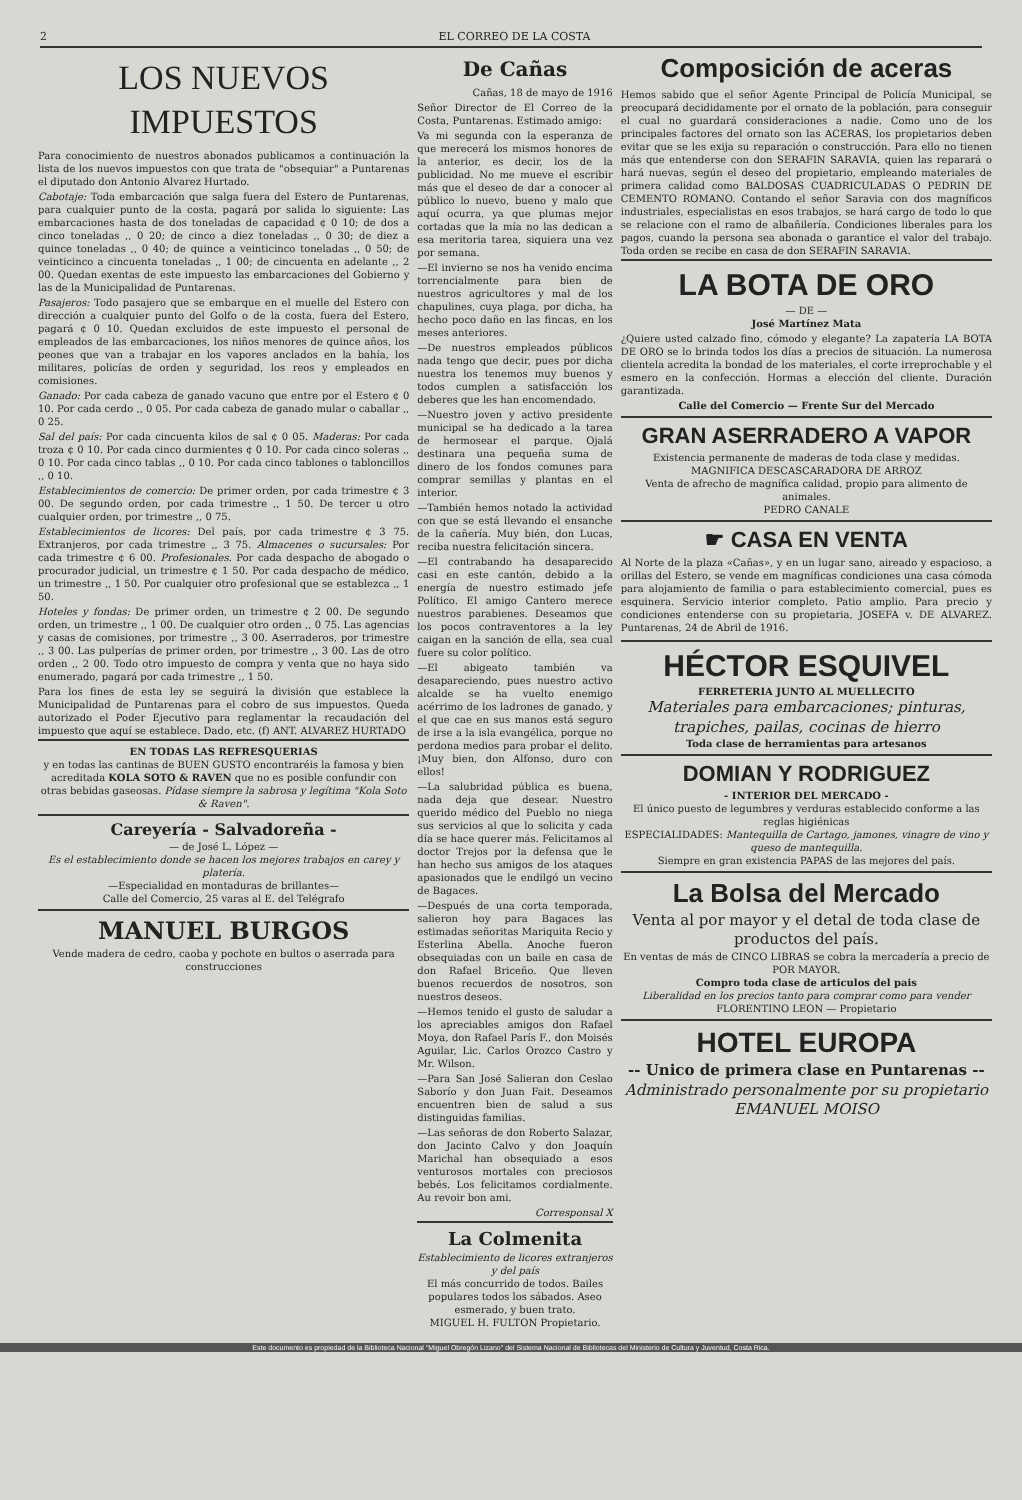2 EL CORREO DE LA COSTA
LOS NUEVOS IMPUESTOS
Para conocimiento de nuestros abonados publicamos a continuación la lista de los nuevos impuestos con que trata de "obsequiar" a Puntarenas el diputado don Antonio Alvarez Hurtado.
Cabotaje: Toda embarcación que salga fuera del Estero de Puntarenas, para cualquier punto de la costa, pagará por salida lo siguiente: Las embarcaciones hasta de dos toneladas de capacidad ¢ 0 10; de dos a cinco toneladas ,, 0 20; de cinco a diez toneladas ,, 0 30; de diez a quince toneladas ,, 0 40; de quince a veinticinco toneladas ,, 0 50; de veinticinco a cincuenta toneladas ,, 1 00; de cincuenta en adelante ,, 2 00. Quedan exentas de este impuesto las embarcaciones del Gobierno y las de la Municipalidad de Puntarenas.
Pasajeros: Todo pasajero que se embarque en el muelle del Estero con dirección a cualquier punto del Golfo o de la costa, fuera del Estero, pagará ¢ 0 10. Quedan excluidos de este impuesto el personal de empleados de las embarcaciones, los niños menores de quince años, los peones que van a trabajar en los vapores anclados en la bahía, los militares, policías de orden y seguridad, los reos y empleados en comisiones.
Ganado: Por cada cabeza de ganado vacuno que entre por el Estero ¢ 0 10. Por cada cerdo ,, 0 05. Por cada cabeza de ganado mular o caballar ,, 0 25.
Sal del país: Por cada cincuenta kilos de sal ¢ 0 05. Maderas: Por cada troza ¢ 0 10. Por cada cinco durmientes ¢ 0 10. Por cada cinco soleras ,, 0 10. Por cada cinco tablas ,, 0 10. Por cada cinco tablones o tabloncillos ,, 0 10.
Establecimientos de comercio: De primer orden, por cada trimestre ¢ 3 00. De segundo orden, por cada trimestre ,, 1 50. De tercer u otro cualquier orden, por trimestre ,, 0 75.
Establecimientos de licores: Del país, por cada trimestre ¢ 3 75. Extranjeros, por cada trimestre ,, 3 75. Almacenes o sucursales: Por cada trimestre ¢ 6 00. Profesionales. Por cada despacho de abogado o procurador judicial, un trimestre ¢ 1 50. Por cada despacho de médico, un trimestre ,, 1 50. Por cualquier otro profesional que se establezca ,, 1 50.
Hoteles y fondas: De primer orden, un trimestre ¢ 2 00. De segundo orden, un trimestre ,, 1 00. De cualquier otro orden ,, 0 75. Las agencias y casas de comisiones, por trimestre ,, 3 00. Aserraderos, por trimestre ,, 3 00. Las pulperías de primer orden, por trimestre ,, 3 00. Las de otro orden ,, 2 00. Todo otro impuesto de compra y venta que no haya sido enumerado, pagará por cada trimestre ,, 1 50.
Para los fines de esta ley se seguirá la división que establece la Municipalidad de Puntarenas para el cobro de sus impuestos. Queda autorizado el Poder Ejecutivo para reglamentar la recaudación del impuesto que aquí se establece. Dado, etc. (f) ANT. ALVAREZ HURTADO
EN TODAS LAS REFRESQUERIAS
y en todas las cantinas de BUEN GUSTO encontraréis la famosa y bien acreditada KOLA SOTO & RAVEN que no es posible confundir con otras bebidas gaseosas. Pídase siempre la sabrosa y legítima "Kola Soto & Raven".
Careyería - Salvadoreña -
— de José L. López —
Es el establecimiento donde se hacen los mejores trabajos en carey y platería.
—Especialidad en montaduras de brillantes—
Calle del Comercio, 25 varas al E. del Telégrafo
MANUEL BURGOS
Vende madera de cedro, caoba y pochote en bultos o aserrada para construcciones
De Cañas
Cañas, 18 de mayo de 1916
Señor Director de El Correo de la Costa, Puntarenas. Estimado amigo:
Va mi segunda con la esperanza de que merecerá los mismos honores de la anterior, es decir, los de la publicidad. No me mueve el escribir más que el deseo de dar a conocer al público lo nuevo, bueno y malo que aquí ocurra, ya que plumas mejor cortadas que la mía no las dedican a esa meritoria tarea, siquiera una vez por semana.
—El invierno se nos ha venido encima torrencialmente para bien de nuestros agricultores y mal de los chapulines, cuya plaga, por dicha, ha hecho poco daño en las fincas, en los meses anteriores.
—De nuestros empleados públicos nada tengo que decir, pues por dicha nuestra los tenemos muy buenos y todos cumplen a satisfacción los deberes que les han encomendado.
—Nuestro joven y activo presidente municipal se ha dedicado a la tarea de hermosear el parque. Ojalá destinara una pequeña suma de dinero de los fondos comunes para comprar semillas y plantas en el interior.
—También hemos notado la actividad con que se está llevando el ensanche de la cañería. Muy bién, don Lucas, reciba nuestra felicitación sincera.
—El contrabando ha desaparecido casi en este cantón, debido a la energía de nuestro estimado jefe Político. El amigo Cantero merece nuestros parabienes. Deseamos que los pocos contraventores a la ley caigan en la sanción de ella, sea cual fuere su color político.
—El abigeato también va desapareciendo, pues nuestro activo alcalde se ha vuelto enemigo acérrimo de los ladrones de ganado, y el que cae en sus manos está seguro de irse a la isla evangélica, porque no perdona medios para probar el delito. ¡Muy bien, don Alfonso, duro con ellos!
—La salubridad pública es buena, nada deja que desear. Nuestro querido médico del Pueblo no niega sus servicios al que lo solicita y cada día se hace querer más. Felicitamos al doctor Trejos por la defensa que le han hecho sus amigos de los ataques apasionados que le endilgó un vecino de Bagaces.
—Después de una corta temporada, salieron hoy para Bagaces las estimadas señoritas Mariquita Recio y Esterlina Abella. Anoche fueron obsequiadas con un baile en casa de don Rafael Briceño. Que lleven buenos recuerdos de nosotros, son nuestros deseos.
—Hemos tenido el gusto de saludar a los apreciables amigos don Rafael Moya, don Rafael París F., don Moisés Aguilar, Lic. Carlos Orozco Castro y Mr. Wilson.
—Para San José Salieran don Ceslao Saborío y don Juan Fait. Deseamos encuentren bien de salud a sus distinguidas familias.
—Las señoras de don Roberto Salazar, don Jacinto Calvo y don Joaquín Marichal han obsequiado a esos venturosos mortales con preciosos bebés. Los felicitamos cordialmente. Au revoir bon ami.
Corresponsal X
La Colmenita
Establecimiento de licores extranjeros y del país
El más concurrido de todos. Bailes populares todos los sábados. Aseo esmerado, y buen trato.
MIGUEL H. FULTON Propietario.
Composición de aceras
Hemos sabido que el señor Agente Principal de Policía Municipal, se preocupará decididamente por el ornato de la población, para conseguir el cual no guardará consideraciones a nadie. Como uno de los principales factores del ornato son las ACERAS, los propietarios deben evitar que se les exija su reparación o construcción. Para ello no tienen más que entenderse con don SERAFIN SARAVIA, quien las reparará o hará nuevas, según el deseo del propietario, empleando materiales de primera calidad como BALDOSAS CUADRICULADAS O PEDRIN DE CEMENTO ROMANO. Contando el señor Saravia con dos magníficos industriales, especialistas en esos trabajos, se hará cargo de todo lo que se relacione con el ramo de albañilería. Condiciones liberales para los pagos, cuando la persona sea abonada o garantice el valor del trabajo. Toda orden se recibe en casa de don SERAFIN SARAVIA.
LA BOTA DE ORO
— DE —
José Martínez Mata
¿Quiere usted calzado fino, cómodo y elegante? La zapatería LA BOTA DE ORO se lo brinda todos los días a precios de situación. La numerosa clientela acredita la bondad de los materiales, el corte irreprochable y el esmero en la confección. Hormas a elección del cliente. Duración garantizada.
Calle del Comercio — Frente Sur del Mercado
GRAN ASERRADERO A VAPOR
Existencia permanente de maderas de toda clase y medidas.
MAGNIFICA DESCASCARADORA DE ARROZ
Venta de afrecho de magnífica calidad, propio para alimento de animales.
PEDRO CANALE
☛ CASA EN VENTA
Al Norte de la plaza «Cañas», y en un lugar sano, aireado y espacioso, a orillas del Estero, se vende em magníficas condiciones una casa cómoda para alojamiento de familia o para establecimiento comercial, pues es esquinera. Servicio interior completo. Patio amplio. Para precio y condiciones entenderse con su propietaria, JOSEFA v. DE ALVAREZ. Puntarenas, 24 de Abril de 1916.
HÉCTOR ESQUIVEL
FERRETERIA JUNTO AL MUELLECITO
Materiales para embarcaciones; pinturas, trapiches, pailas, cocinas de hierro
Toda clase de herramientas para artesanos
DOMIAN Y RODRIGUEZ
- INTERIOR DEL MERCADO -
El único puesto de legumbres y verduras establecido conforme a las reglas higiénicas
ESPECIALIDADES: Mantequilla de Cartago, jamones, vinagre de vino y queso de mantequilla.
Siempre en gran existencia PAPAS de las mejores del país.
La Bolsa del Mercado
Venta al por mayor y el detal de toda clase de productos del país.
En ventas de más de CINCO LIBRAS se cobra la mercadería a precio de POR MAYOR.
Compro toda clase de articulos del pais
Liberalidad en los precios tanto para comprar como para vender
FLORENTINO LEON — Propietario
HOTEL EUROPA
-- Unico de primera clase en Puntarenas --
Administrado personalmente por su propietario
EMANUEL MOISO
Este documento es propiedad de la Biblioteca Nacional "Miguel Obregón Lizano" del Sistema Nacional de Bibliotecas del Ministerio de Cultura y Juventud, Costa Rica.